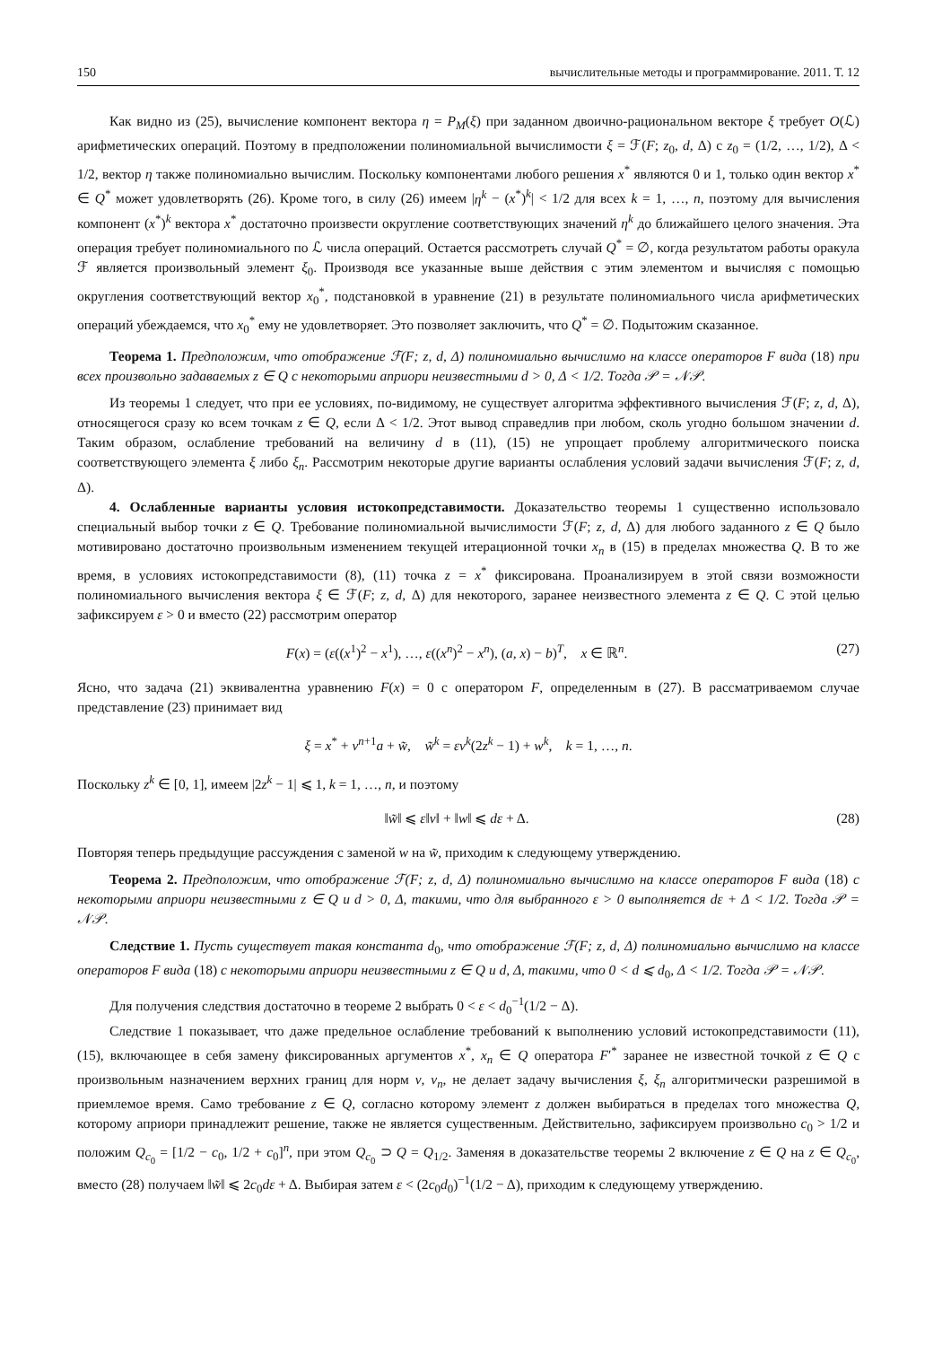150 вычислительные методы и программирование. 2011. Т. 12
Как видно из (25), вычисление компонент вектора η = P<sub>M</sub>(ξ) при заданном двоично-рациональном векторе ξ требует O(ℒ) арифметических операций. Поэтому в предположении полиномиальной вычислимости ξ = ℱ(F; z<sub>0</sub>, d, Δ) с z<sub>0</sub> = (1/2, …, 1/2), Δ < 1/2, вектор η также полиномиально вычислим. Поскольку компонентами любого решения x<sup>*</sup> являются 0 и 1, только один вектор x<sup>*</sup> ∈ Q<sup>*</sup> может удовлетворять (26). Кроме того, в силу (26) имеем |η<sup>k</sup> − (x<sup>*</sup>)<sup>k</sup>| < 1/2 для всех k = 1, …, n, поэтому для вычисления компонент (x<sup>*</sup>)<sup>k</sup> вектора x<sup>*</sup> достаточно произвести округление соответствующих значений η<sup>k</sup> до ближайшего целого значения. Эта операция требует полиномиального по ℒ числа операций. Остается рассмотреть случай Q<sup>*</sup> = ∅, когда результатом работы оракула ℱ является произвольный элемент ξ<sub>0</sub>. Производя все указанные выше действия с этим элементом и вычисляя с помощью округления соответствующий вектор x<sub>0</sub><sup>*</sup>, подстановкой в уравнение (21) в результате полиномиального числа арифметических операций убеждаемся, что x<sub>0</sub><sup>*</sup> ему не удовлетворяет. Это позволяет заключить, что Q<sup>*</sup> = ∅. Подытожим сказанное.
Теорема 1. Предположим, что отображение ℱ(F; z, d, Δ) полиномиально вычислимо на классе операторов F вида (18) при всех произвольно задаваемых z ∈ Q с некоторыми априори неизвестными d > 0, Δ < 1/2. Тогда 𝒫 = 𝒩𝒫.
Из теоремы 1 следует, что при ее условиях, по-видимому, не существует алгоритма эффективного вычисления ℱ(F; z, d, Δ), относящегося сразу ко всем точкам z ∈ Q, если Δ < 1/2. Этот вывод справедлив при любом, сколь угодно большом значении d. Таким образом, ослабление требований на величину d в (11), (15) не упрощает проблему алгоритмического поиска соответствующего элемента ξ либо ξ<sub>n</sub>. Рассмотрим некоторые другие варианты ослабления условий задачи вычисления ℱ(F; z, d, Δ).
4. Ослабленные варианты условия истокопредставимости. Доказательство теоремы 1 существенно использовало специальный выбор точки z ∈ Q. Требование полиномиальной вычислимости ℱ(F; z, d, Δ) для любого заданного z ∈ Q было мотивировано достаточно произвольным изменением текущей итерационной точки x<sub>n</sub> в (15) в пределах множества Q. В то же время, в условиях истокопредставимости (8), (11) точка z = x<sup>*</sup> фиксирована. Проанализируем в этой связи возможности полиномиального вычисления вектора ξ ∈ ℱ(F; z, d, Δ) для некоторого, заранее неизвестного элемента z ∈ Q. С этой целью зафиксируем ε > 0 и вместо (22) рассмотрим оператор
F(x) = (ε((x<sup>1</sup>)<sup>2</sup> − x<sup>1</sup>), …, ε((x<sup>n</sup>)<sup>2</sup> − x<sup>n</sup>), (a, x) − b)<sup>T</sup>, x ∈ ℝ<sup>n</sup>. (27)
Ясно, что задача (21) эквивалентна уравнению F(x) = 0 с оператором F, определенным в (27). В рассматриваемом случае представление (23) принимает вид
ξ = x<sup>*</sup> + v<sup>n+1</sup>a + w̃, w̃<sup>k</sup> = εv<sup>k</sup>(2z<sup>k</sup> − 1) + w<sup>k</sup>, k = 1, …, n.
Поскольку z<sup>k</sup> ∈ [0, 1], имеем |2z<sup>k</sup> − 1| ⩽ 1, k = 1, …, n, и поэтому
‖w̃‖ ⩽ ε‖v‖ + ‖w‖ ⩽ dε + Δ. (28)
Повторяя теперь предыдущие рассуждения с заменой w на w̃, приходим к следующему утверждению.
Теорема 2. Предположим, что отображение ℱ(F; z, d, Δ) полиномиально вычислимо на классе операторов F вида (18) с некоторыми априори неизвестными z ∈ Q и d > 0, Δ, такими, что для выбранного ε > 0 выполняется dε + Δ < 1/2. Тогда 𝒫 = 𝒩𝒫.
Следствие 1. Пусть существует такая константа d<sub>0</sub>, что отображение ℱ(F; z, d, Δ) полиномиально вычислимо на классе операторов F вида (18) с некоторыми априори неизвестными z ∈ Q и d, Δ, такими, что 0 < d ⩽ d<sub>0</sub>, Δ < 1/2. Тогда 𝒫 = 𝒩𝒫.
Для получения следствия достаточно в теореме 2 выбрать 0 < ε < d<sub>0</sub><sup>−1</sup>(1/2 − Δ).
Следствие 1 показывает, что даже предельное ослабление требований к выполнению условий истокопредставимости (11), (15), включающее в себя замену фиксированных аргументов x<sup>*</sup>, x<sub>n</sub> ∈ Q оператора F′<sup>*</sup> заранее не известной точкой z ∈ Q с произвольным назначением верхних границ для норм v, v<sub>n</sub>, не делает задачу вычисления ξ, ξ<sub>n</sub> алгоритмически разрешимой в приемлемое время. Само требование z ∈ Q, согласно которому элемент z должен выбираться в пределах того множества Q, которому априори принадлежит решение, также не является существенным. Действительно, зафиксируем произвольно c<sub>0</sub> > 1/2 и положим Q<sub>c<sub>0</sub></sub> = [1/2 − c<sub>0</sub>, 1/2 + c<sub>0</sub>]<sup>n</sup>, при этом Q<sub>c<sub>0</sub></sub> ⊃ Q = Q<sub>1/2</sub>. Заменяя в доказательстве теоремы 2 включение z ∈ Q на z ∈ Q<sub>c<sub>0</sub></sub>, вместо (28) получаем ‖w̃‖ ⩽ 2c<sub>0</sub>dε + Δ. Выбирая затем ε < (2c<sub>0</sub>d<sub>0</sub>)<sup>−1</sup>(1/2 − Δ), приходим к следующему утверждению.